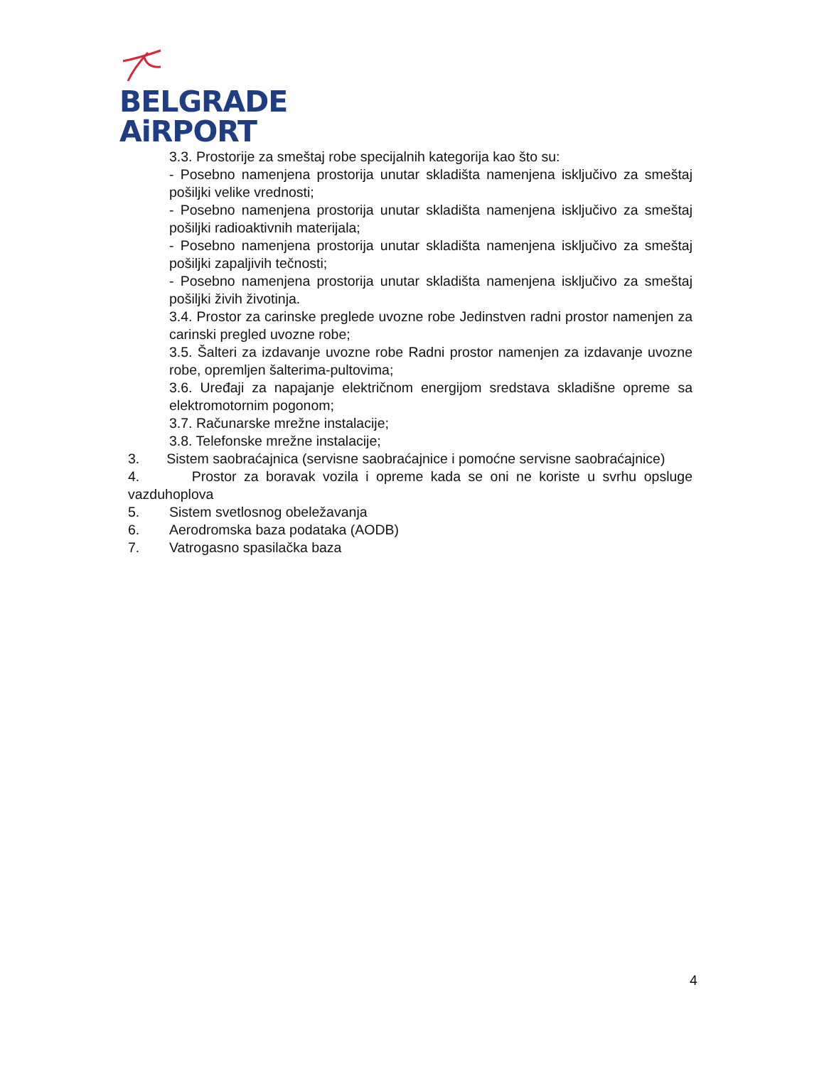BELGRADE
AiRPORT
3.3. Prostorije za smeštaj robe specijalnih kategorija kao što su:
- Posebno namenjena prostorija unutar skladišta namenjena isključivo za smeštaj pošiljki velike vrednosti;
- Posebno namenjena prostorija unutar skladišta namenjena isključivo za smeštaj pošiljki radioaktivnih materijala;
- Posebno namenjena prostorija unutar skladišta namenjena isključivo za smeštaj pošiljki zapaljivih tečnosti;
- Posebno namenjena prostorija unutar skladišta namenjena isključivo za smeštaj pošiljki živih životinja.
3.4. Prostor za carinske preglede uvozne robe Jedinstven radni prostor namenjen za carinski pregled uvozne robe;
3.5. Šalteri za izdavanje uvozne robe Radni prostor namenjen za izdavanje uvozne robe, opremljen šalterima-pultovima;
3.6. Uređaji za napajanje električnom energijom sredstava skladišne opreme sa elektromotornim pogonom;
3.7. Računarske mrežne instalacije;
3.8. Telefonske mrežne instalacije;
3. Sistem saobraćajnica (servisne saobraćajnice i pomoćne servisne saobraćajnice)
4. Prostor za boravak vozila i opreme kada se oni ne koriste u svrhu opsluge vazduhoplova
5. Sistem svetlosnog obeležavanja
6. Aerodromska baza podataka (AODB)
7. Vatrogasno spasilačka baza
4